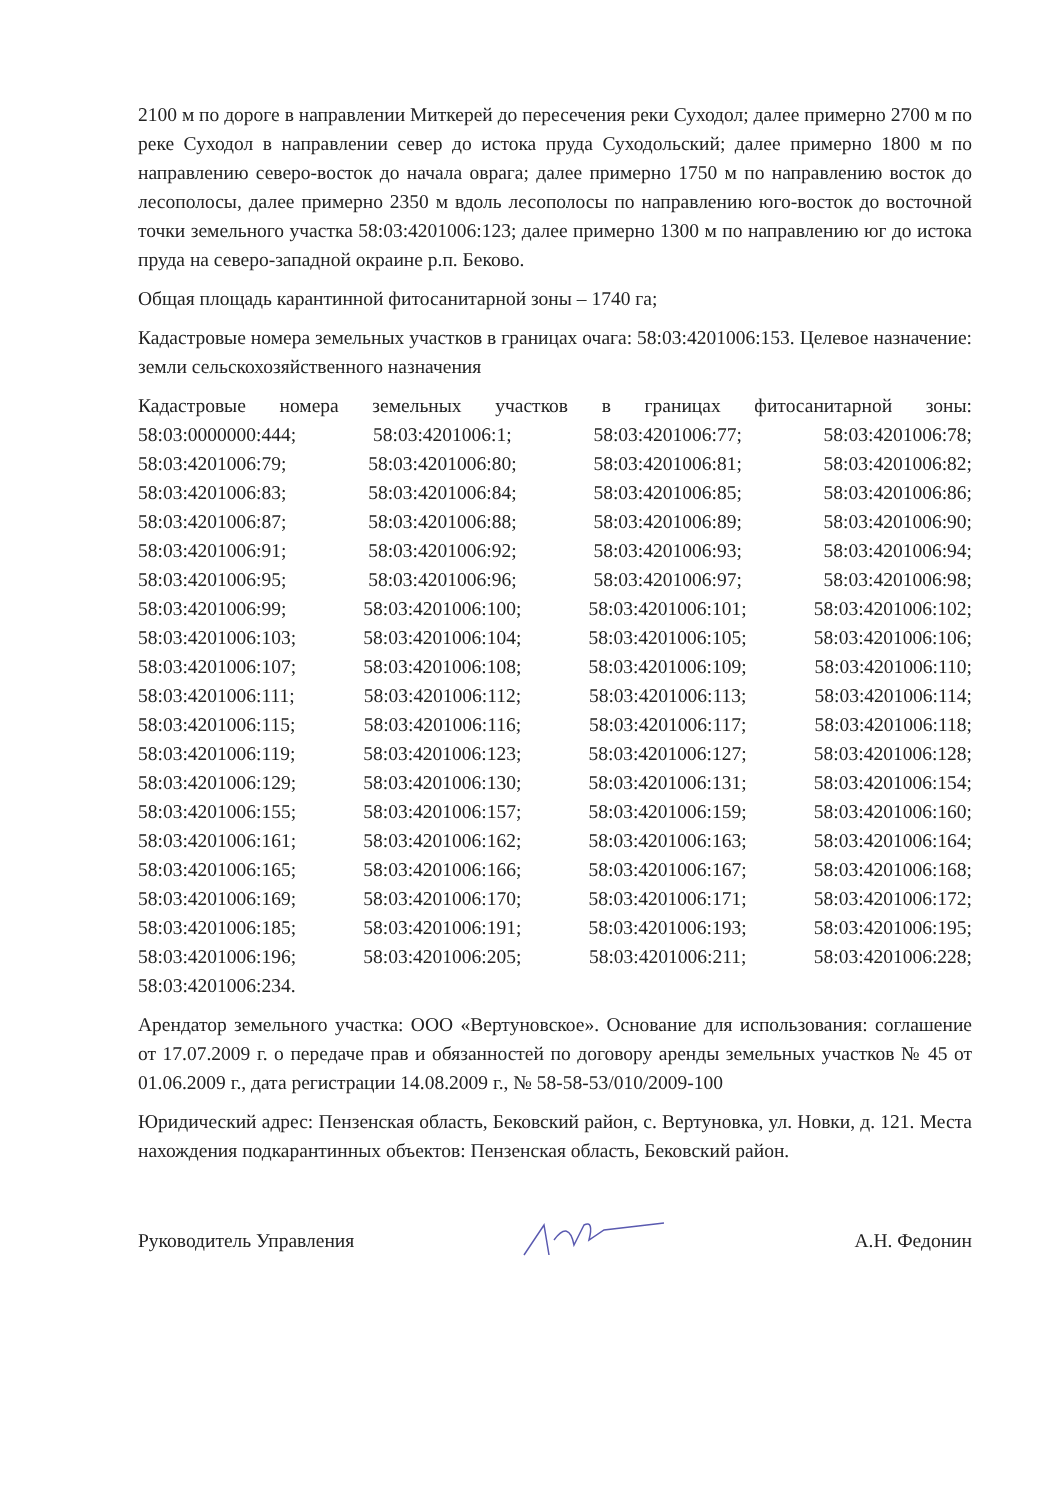2100 м по дороге в направлении Миткерей до пересечения реки Суходол; далее примерно 2700 м по реке Суходол в направлении север до истока пруда Суходольский; далее примерно 1800 м по направлению северо-восток до начала оврага; далее примерно 1750 м по направлению восток до лесополосы, далее примерно 2350 м вдоль лесополосы по направлению юго-восток до восточной точки земельного участка 58:03:4201006:123; далее примерно 1300 м по направлению юг до истока пруда на северо-западной окраине р.п. Беково.
Общая площадь карантинной фитосанитарной зоны – 1740 га;
Кадастровые номера земельных участков в границах очага: 58:03:4201006:153. Целевое назначение: земли сельскохозяйственного назначения
Кадастровые номера земельных участков в границах фитосанитарной зоны:
58:03:0000000:444;
58:03:4201006:1;
58:03:4201006:77;
58:03:4201006:78;
58:03:4201006:79;
58:03:4201006:80;
58:03:4201006:81;
58:03:4201006:82;
58:03:4201006:83;
58:03:4201006:84;
58:03:4201006:85;
58:03:4201006:86;
58:03:4201006:87;
58:03:4201006:88;
58:03:4201006:89;
58:03:4201006:90;
58:03:4201006:91;
58:03:4201006:92;
58:03:4201006:93;
58:03:4201006:94;
58:03:4201006:95;
58:03:4201006:96;
58:03:4201006:97;
58:03:4201006:98;
58:03:4201006:99;
58:03:4201006:100;
58:03:4201006:101;
58:03:4201006:102;
58:03:4201006:103;
58:03:4201006:104;
58:03:4201006:105;
58:03:4201006:106;
58:03:4201006:107;
58:03:4201006:108;
58:03:4201006:109;
58:03:4201006:110;
58:03:4201006:111;
58:03:4201006:112;
58:03:4201006:113;
58:03:4201006:114;
58:03:4201006:115;
58:03:4201006:116;
58:03:4201006:117;
58:03:4201006:118;
58:03:4201006:119;
58:03:4201006:123;
58:03:4201006:127;
58:03:4201006:128;
58:03:4201006:129;
58:03:4201006:130;
58:03:4201006:131;
58:03:4201006:154;
58:03:4201006:155;
58:03:4201006:157;
58:03:4201006:159;
58:03:4201006:160;
58:03:4201006:161;
58:03:4201006:162;
58:03:4201006:163;
58:03:4201006:164;
58:03:4201006:165;
58:03:4201006:166;
58:03:4201006:167;
58:03:4201006:168;
58:03:4201006:169;
58:03:4201006:170;
58:03:4201006:171;
58:03:4201006:172;
58:03:4201006:185;
58:03:4201006:191;
58:03:4201006:193;
58:03:4201006:195;
58:03:4201006:196;
58:03:4201006:205;
58:03:4201006:211;
58:03:4201006:228;
58:03:4201006:234.
Арендатор земельного участка: ООО «Вертуновское». Основание для использования: соглашение от 17.07.2009 г. о передаче прав и обязанностей по договору аренды земельных участков № 45 от 01.06.2009 г., дата регистрации 14.08.2009 г., № 58-58-53/010/2009-100
Юридический адрес: Пензенская область, Бековский район, с. Вертуновка, ул. Новки, д. 121. Места нахождения подкарантинных объектов: Пензенская область, Бековский район.
Руководитель Управления А.Н. Федонин